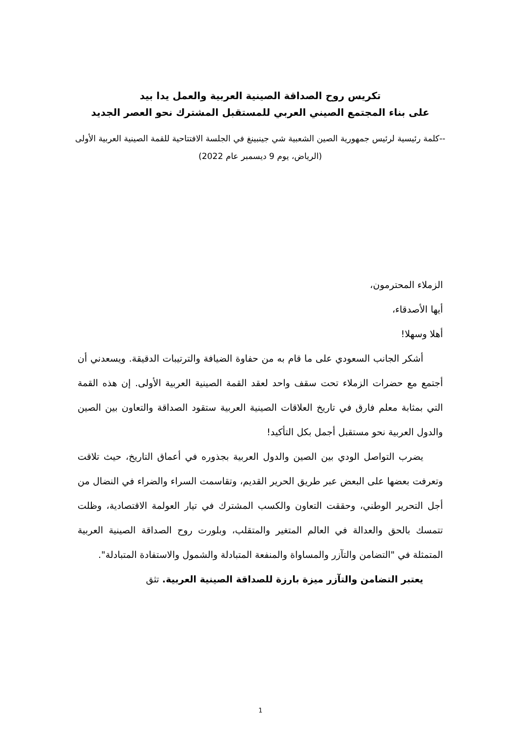تكريس روح الصداقة الصينية العربية والعمل يدا بيد
على بناء المجتمع الصيني العربي للمستقبل المشترك نحو العصر الجديد
--كلمة رئيسية لرئيس جمهورية الصين الشعبية شي جينبينغ في الجلسة الافتتاحية للقمة الصينية العربية الأولى
(الرياض، يوم 9 ديسمبر عام 2022)
الزملاء المحترمون،
أيها الأصدقاء،
أهلا وسهلا!
أشكر الجانب السعودي على ما قام به من حفاوة الضيافة والترتيبات الدقيقة. ويسعدني أن أجتمع مع حضرات الزملاء تحت سقف واحد لعقد القمة الصينية العربية الأولى. إن هذه القمة التي بمثابة معلم فارق في تاريخ العلاقات الصينية العربية ستقود الصداقة والتعاون بين الصين والدول العربية نحو مستقبل أجمل بكل التأكيد!
يضرب التواصل الودي بين الصين والدول العربية بجذوره في أعماق التاريخ، حيث تلاقت وتعرفت بعضها على البعض عبر طريق الحرير القديم، وتقاسمت السراء والضراء في النضال من أجل التحرير الوطني، وحققت التعاون والكسب المشترك في تيار العولمة الاقتصادية، وظلت تتمسك بالحق والعدالة في العالم المتغير والمتقلب، وبلورت روح الصداقة الصينية العربية المتمثلة في "التضامن والتآزر والمساواة والمنفعة المتبادلة والشمول والاستفادة المتبادلة".
يعتبر التضامن والتآزر ميزة بارزة للصداقة الصينية العربية. تثق
1